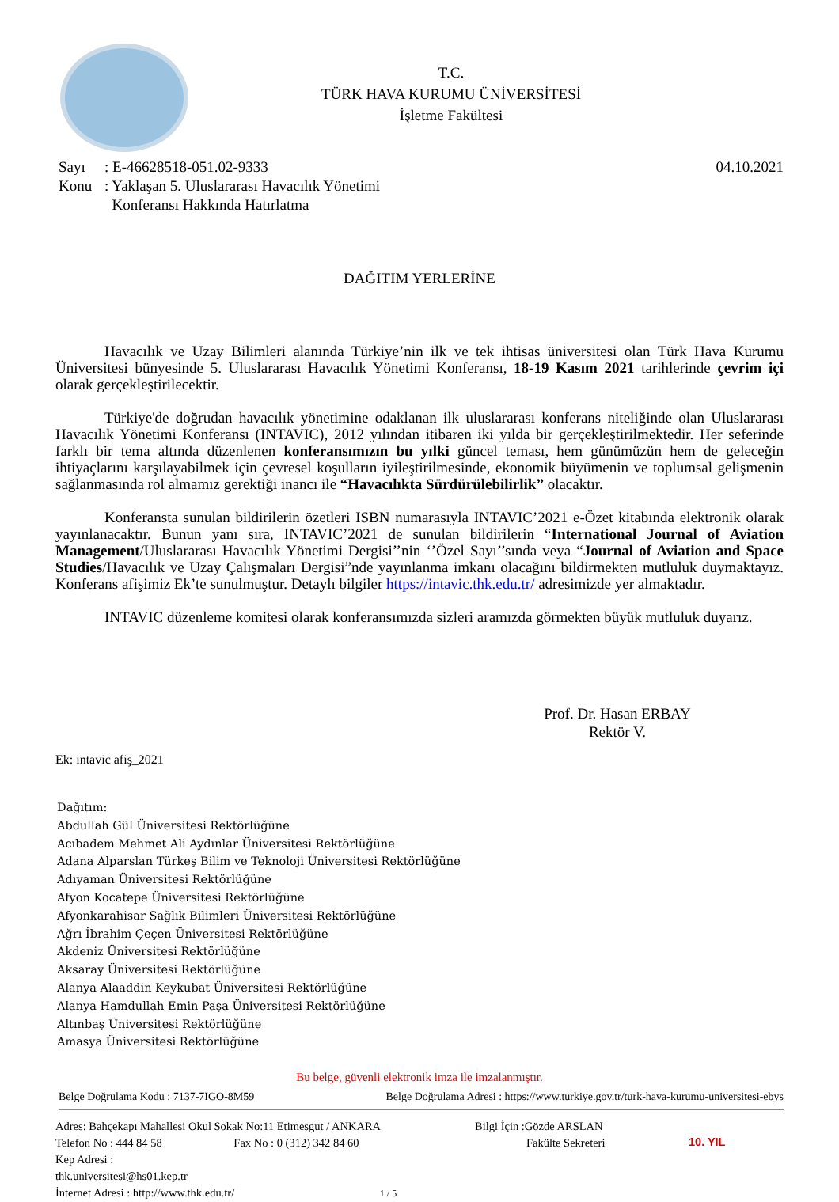T.C.
TÜRK HAVA KURUMU ÜNİVERSİTESİ
İşletme Fakültesi
Sayı: E-46628518-051.02-9333 04.10.2021
Konu: Yaklaşan 5. Uluslararası Havacılık Yönetimi
Konferansı Hakkında Hatırlatma
DAĞITIM YERLERİNE
Havacılık ve Uzay Bilimleri alanında Türkiye’nin ilk ve tek ihtisas üniversitesi olan Türk Hava Kurumu Üniversitesi bünyesinde 5. Uluslararası Havacılık Yönetimi Konferansı, 18-19 Kasım 2021 tarihlerinde çevrim içi olarak gerçekleştirilecektir.
Türkiye'de doğrudan havacılık yönetimine odaklanan ilk uluslararası konferans niteliğinde olan Uluslararası Havacılık Yönetimi Konferansı (INTAVIC), 2012 yılından itibaren iki yılda bir gerçekleştirilmektedir. Her seferinde farklı bir tema altında düzenlenen konferansımızın bu yılki güncel teması, hem günümüzün hem de geleceğin ihtiyaçlarını karşılayabilmek için çevresel koşulların iyileştirilmesinde, ekonomik büyümenin ve toplumsal gelişmenin sağlanmasında rol almamız gerektiği inancı ile “Havacılıkta Sürdürülebilirlik” olacaktır.
Konferansta sunulan bildirilerin özetleri ISBN numarasıyla INTAVIC’2021 e-Özet kitabında elektronik olarak yayınlanacaktır. Bunun yanı sıra, INTAVIC’2021 de sunulan bildirilerin “International Journal of Aviation Management/Uluslararası Havacılık Yönetimi Dergisi’’nin ‘’Özel Sayı’’sında veya “Journal of Aviation and Space Studies/Havacılık ve Uzay Çalışmaları Dergisi”nde yayınlanma imkanı olacağını bildirmekten mutluluk duymaktayız. Konferans afişimiz Ek’te sunulmuştur. Detaylı bilgiler https://intavic.thk.edu.tr/ adresimizde yer almaktadır.
INTAVIC düzenleme komitesi olarak konferansımızda sizleri aramızda görmekten büyük mutluluk duyarız.
Prof. Dr. Hasan ERBAY
Rektör V.
Ek: intavic afiş_2021
Dağıtım:
Abdullah Gül Üniversitesi Rektörlüğüne
Acıbadem Mehmet Ali Aydınlar Üniversitesi Rektörlüğüne
Adana Alparslan Türkeş Bilim ve Teknoloji Üniversitesi Rektörlüğüne
Adıyaman Üniversitesi Rektörlüğüne
Afyon Kocatepe Üniversitesi Rektörlüğüne
Afyonkarahisar Sağlık Bilimleri Üniversitesi Rektörlüğüne
Ağrı İbrahim Çeçen Üniversitesi Rektörlüğüne
Akdeniz Üniversitesi Rektörlüğüne
Aksaray Üniversitesi Rektörlüğüne
Alanya Alaaddin Keykubat Üniversitesi Rektörlüğüne
Alanya Hamdullah Emin Paşa Üniversitesi Rektörlüğüne
Altınbaş Üniversitesi Rektörlüğüne
Amasya Üniversitesi Rektörlüğüne
Bu belge, güvenli elektronik imza ile imzalanmıştır.
Belge Doğrulama Kodu : 7137-7IGO-8M59 Belge Doğrulama Adresi : https://www.turkiye.gov.tr/turk-hava-kurumu-universitesi-ebys
Adres: Bahçekapı Mahallesi Okul Sokak No:11 Etimesgut / ANKARA
Telefon No : 444 84 58 Fax No : 0 (312) 342 84 60
Kep Adresi :
thk.universitesi@hs01.kep.tr
İnternet Adresi : http://www.thk.edu.tr/ 1 / 5
Bilgi İçin :Gözde ARSLAN
Fakülte Sekreteri
10. YIL